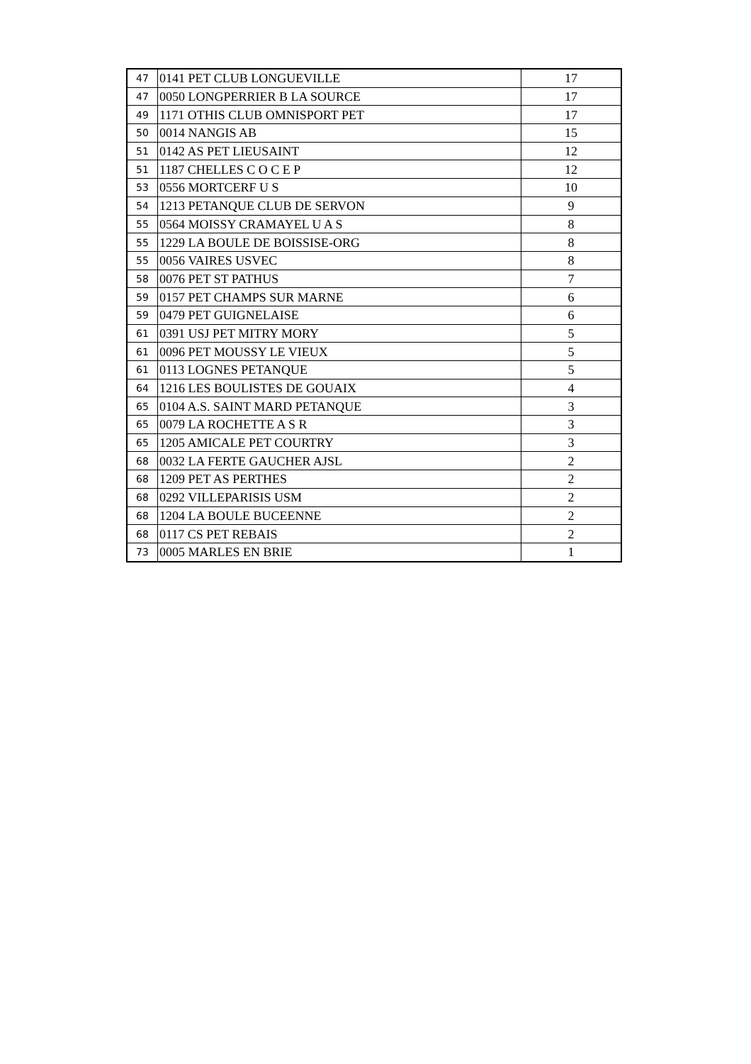| 47 | 0141 PET CLUB LONGUEVILLE | 17 |
| 47 | 0050 LONGPERRIER B LA SOURCE | 17 |
| 49 | 1171 OTHIS CLUB OMNISPORT PET | 17 |
| 50 | 0014 NANGIS AB | 15 |
| 51 | 0142 AS PET LIEUSAINT | 12 |
| 51 | 1187 CHELLES C O C E P | 12 |
| 53 | 0556 MORTCERF U S | 10 |
| 54 | 1213 PETANQUE CLUB DE SERVON | 9 |
| 55 | 0564 MOISSY CRAMAYEL U A S | 8 |
| 55 | 1229 LA BOULE DE BOISSISE-ORG | 8 |
| 55 | 0056 VAIRES USVEC | 8 |
| 58 | 0076 PET ST PATHUS | 7 |
| 59 | 0157 PET CHAMPS SUR MARNE | 6 |
| 59 | 0479 PET GUIGNELAISE | 6 |
| 61 | 0391 USJ PET MITRY MORY | 5 |
| 61 | 0096 PET MOUSSY LE VIEUX | 5 |
| 61 | 0113 LOGNES PETANQUE | 5 |
| 64 | 1216 LES BOULISTES DE GOUAIX | 4 |
| 65 | 0104 A.S. SAINT MARD PETANQUE | 3 |
| 65 | 0079 LA ROCHETTE A S R | 3 |
| 65 | 1205 AMICALE PET COURTRY | 3 |
| 68 | 0032 LA FERTE GAUCHER AJSL | 2 |
| 68 | 1209 PET AS PERTHES | 2 |
| 68 | 0292 VILLEPARISIS USM | 2 |
| 68 | 1204 LA BOULE BUCEENNE | 2 |
| 68 | 0117 CS PET REBAIS | 2 |
| 73 | 0005 MARLES EN BRIE | 1 |